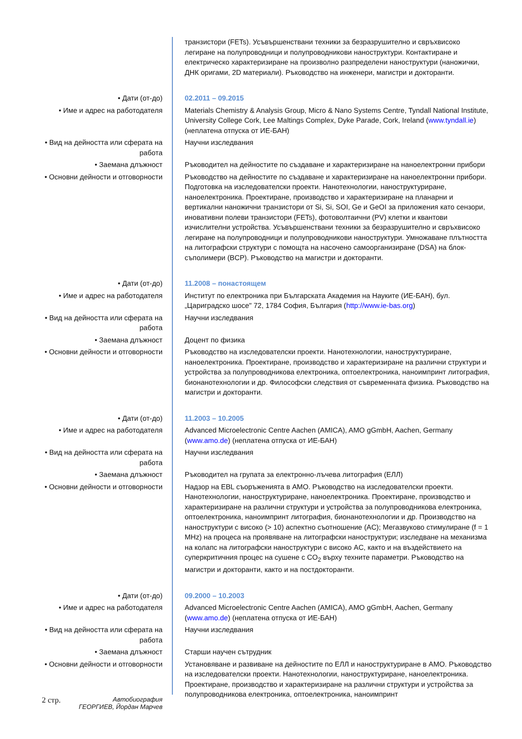| | транзистори (FETs). Усъвършенствани техники за безразрушително и свръхвисоко легиране на полупроводници и полупроводникови наноструктури. Контактиране и електрическо характеризиране на произволно разпределени наноструктури (наножички, ДНК оригами, 2D материали). Ръководство на инженери, магистри и докторанти. |
| • Дати (от-до) | 02.2011 – 09.2015 |
| • Име и адрес на работодателя | Materials Chemistry & Analysis Group, Micro & Nano Systems Centre, Tyndall National Institute, University College Cork, Lee Maltings Complex, Dyke Parade, Cork, Ireland ( www.tyndall.ie ) (неплатена отпуска от ИЕ-БАН) |
| • Вид на дейността или сферата на работа | Научни изследвания |
| • Заемана длъжност | Ръководител на дейностите по създаване и характеризиране на наноелектронни прибори |
| • Основни дейности и отговорности | Ръководство на дейностите по създаване и характеризиране на наноелектронни прибори. Подготовка на изследователски проекти. Нанотехнологии, наноструктуриране, наноелектроника. Проектиране, производство и характеризиране на планарни и вертикални наножични транзистори от Si, Si, SOI, Ge и GeOI за приложения като сензори, иновативни полеви транзистори (FETs), фотоволтаични (PV) клетки и квантови изчислителни устройства. Усъвършенствани техники за безразрушително и свръхвисоко легиране на полупроводници и полупроводникови наноструктури. Умножаване плътността на литографски структури с помощта на насочено самоорганизиране (DSA) на блок-съполимери (BCP). Ръководство на магистри и докторанти. |
| • Дати (от-до) | 11.2008 – понастоящем |
| • Име и адрес на работодателя | Институт по електроника при Българската Академия на Науките (ИЕ-БАН), бул. „Цариградско шосе" 72, 1784 София, България ( http://www.ie-bas.org ) |
| • Вид на дейността или сферата на работа | Научни изследвания |
| • Заемана длъжност | Доцент по физика |
| • Основни дейности и отговорности | Ръководство на изследователски проекти. Нанотехнологии, наноструктуриране, наноелектроника. Проектиране, производство и характеризиране на различни структури и устройства за полупроводникова електроника, оптоелектроника, наноимпринт литография, бионанотехнологии и др. Философски следствия от съвременната физика. Ръководство на магистри и докторанти. |
| • Дати (от-до) | 11.2003 – 10.2005 |
| • Име и адрес на работодателя | Advanced Microelectronic Centre Aachen (AMICA), AMO gGmbH, Aachen, Germany ( www.amo.de ) (неплатена отпуска от ИЕ-БАН) |
| • Вид на дейността или сферата на работа | Научни изследвания |
| • Заемана длъжност | Ръководител на групата за електронно-лъчева литография (ЕЛЛ) |
| • Основни дейности и отговорности | Надзор на EBL съоръженията в AMO. Ръководство на изследователски проекти. Нанотехнологии, наноструктуриране, наноелектроника. Проектиране, производство и характеризиране на различни структури и устройства за полупроводникова електроника, оптоелектроника, наноимпринт литография, бионанотехнологии и др. Производство на наноструктури с високо (> 10) аспектно съотношение (AC); Мегазвуково стимулиране (f = 1 MHz) на процеса на проявяване на литографски наноструктури; изследване на механизма на колапс на литографски наноструктури с високо AC, както и на въздействието на суперкритичния процес на сушене с CO<sub>2</sub> върху техните параметри. Ръководство на магистри и докторанти, както и на постдокторанти. |
| • Дати (от-до) | 09.2000 – 10.2003 |
| • Име и адрес на работодателя | Advanced Microelectronic Centre Aachen (AMICA), AMO gGmbH, Aachen, Germany ( www.amo.de ) (неплатена отпуска от ИЕ-БАН) |
| • Вид на дейността или сферата на работа | Научни изследвания |
| • Заемана длъжност | Старши научен сътрудник |
| • Основни дейности и отговорности | Установяване и развиване на дейностите по ЕЛЛ и наноструктуриране в AMO. Ръководство на изследователски проекти. Нанотехнологии, наноструктуриране, наноелектроника. Проектиране, производство и характеризиране на различни структури и устройства за полупроводникова електроника, оптоелектроника, наноимпринт |
2 стр. Автобиография
ГЕОРГИЕВ, Йордан Марчев